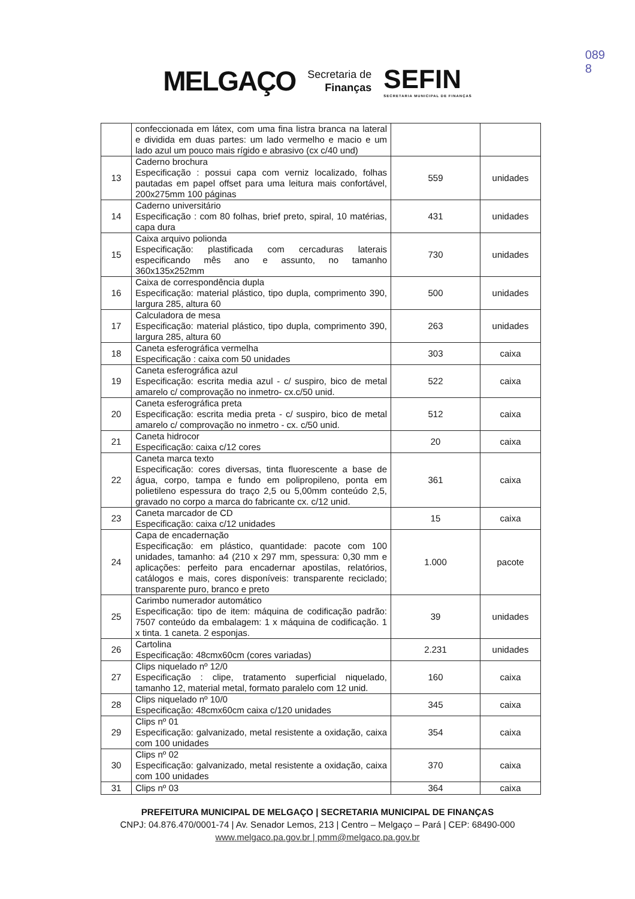089
8
MELGAÇO
Secretaria de
Finanças
SEFIN
SECRETARIA MUNICIPAL DE FINANÇAS
| | confeccionada em látex, com uma fina listra branca na lateral e dividida em duas partes: um lado vermelho e macio e um lado azul um pouco mais rígido e abrasivo (cx c/40 und) | | |
| 13 | Caderno brochura Especificação : possui capa com verniz localizado, folhas pautadas em papel offset para uma leitura mais confortável, 200x275mm 100 páginas | 559 | unidades |
| 14 | Caderno universitário Especificação : com 80 folhas, brief preto, spiral, 10 matérias, capa dura | 431 | unidades |
| 15 | Caixa arquivo polionda Especificação: plastificada com cercaduras laterais especificando mês ano e assunto, no tamanho 360x135x252mm | 730 | unidades |
| 16 | Caixa de correspondência dupla Especificação: material plástico, tipo dupla, comprimento 390, largura 285, altura 60 | 500 | unidades |
| 17 | Calculadora de mesa Especificação: material plástico, tipo dupla, comprimento 390, largura 285, altura 60 | 263 | unidades |
| 18 | Caneta esferográfica vermelha Especificação : caixa com 50 unidades | 303 | caixa |
| 19 | Caneta esferográfica azul Especificação: escrita media azul - c/ suspiro, bico de metal amarelo c/ comprovação no inmetro- cx.c/50 unid. | 522 | caixa |
| 20 | Caneta esferográfica preta Especificação: escrita media preta - c/ suspiro, bico de metal amarelo c/ comprovação no inmetro - cx. c/50 unid. | 512 | caixa |
| 21 | Caneta hidrocor Especificação: caixa c/12 cores | 20 | caixa |
| 22 | Caneta marca texto Especificação: cores diversas, tinta fluorescente a base de água, corpo, tampa e fundo em polipropileno, ponta em polietileno espessura do traço 2,5 ou 5,00mm conteúdo 2,5, gravado no corpo a marca do fabricante cx. c/12 unid. | 361 | caixa |
| 23 | Caneta marcador de CD Especificação: caixa c/12 unidades | 15 | caixa |
| 24 | Capa de encadernação Especificação: em plástico, quantidade: pacote com 100 unidades, tamanho: a4 (210 x 297 mm, spessura: 0,30 mm e aplicações: perfeito para encadernar apostilas, relatórios, catálogos e mais, cores disponíveis: transparente reciclado; transparente puro, branco e preto | 1.000 | pacote |
| 25 | Carimbo numerador automático Especificação: tipo de item: máquina de codificação padrão: 7507 conteúdo da embalagem: 1 x máquina de codificação. 1 x tinta. 1 caneta. 2 esponjas. | 39 | unidades |
| 26 | Cartolina Especificação: 48cmx60cm (cores variadas) | 2.231 | unidades |
| 27 | Clips niquelado nº 12/0 Especificação : clipe, tratamento superficial niquelado, tamanho 12, material metal, formato paralelo com 12 unid. | 160 | caixa |
| 28 | Clips niquelado nº 10/0 Especificação: 48cmx60cm caixa c/120 unidades | 345 | caixa |
| 29 | Clips nº 01 Especificação: galvanizado, metal resistente a oxidação, caixa com 100 unidades | 354 | caixa |
| 30 | Clips nº 02 Especificação: galvanizado, metal resistente a oxidação, caixa com 100 unidades | 370 | caixa |
| 31 | Clips nº 03 | 364 | caixa |
PREFEITURA MUNICIPAL DE MELGAÇO | SECRETARIA MUNICIPAL DE FINANÇAS
CNPJ: 04.876.470/0001-74 | Av. Senador Lemos, 213 | Centro – Melgaço – Pará | CEP: 68490-000
www.melgaco.pa.gov.br | pmm@melgaco.pa.gov.br